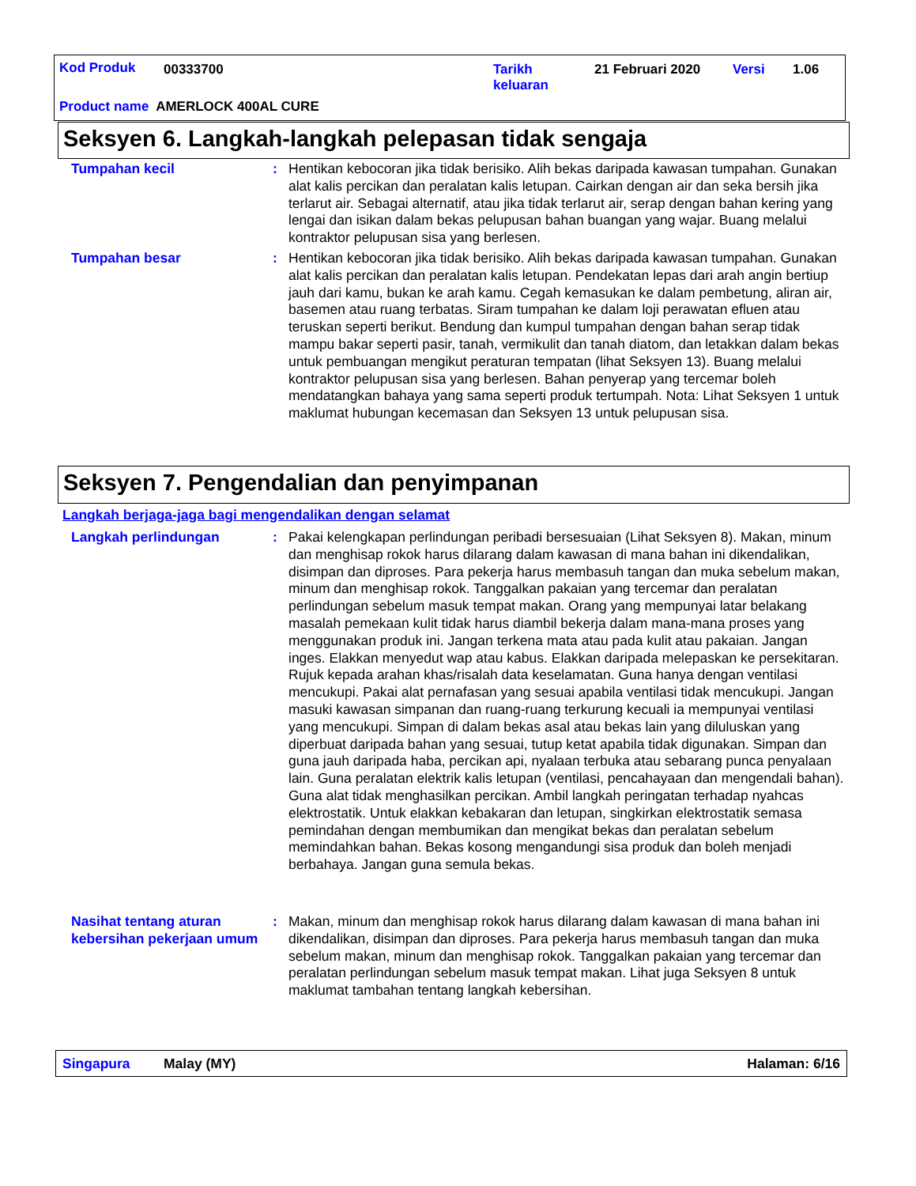Kod Produk 00333700
Tarikh
keluaran
21 Februari 2020 Versi 1.06
Product name AMERLOCK 400AL CURE
Seksyen 6. Langkah-langkah pelepasan tidak sengaja
Tumpahan kecil : Hentikan kebocoran jika tidak berisiko. Alih bekas daripada kawasan tumpahan. Gunakan alat kalis percikan dan peralatan kalis letupan. Cairkan dengan air dan seka bersih jika terlarut air. Sebagai alternatif, atau jika tidak terlarut air, serap dengan bahan kering yang lengai dan isikan dalam bekas pelupusan bahan buangan yang wajar. Buang melalui kontraktor pelupusan sisa yang berlesen.
Tumpahan besar : Hentikan kebocoran jika tidak berisiko. Alih bekas daripada kawasan tumpahan. Gunakan alat kalis percikan dan peralatan kalis letupan. Pendekatan lepas dari arah angin bertiup jauh dari kamu, bukan ke arah kamu. Cegah kemasukan ke dalam pembetung, aliran air, basemen atau ruang terbatas. Siram tumpahan ke dalam loji perawatan efluen atau teruskan seperti berikut. Bendung dan kumpul tumpahan dengan bahan serap tidak mampu bakar seperti pasir, tanah, vermikulit dan tanah diatom, dan letakkan dalam bekas untuk pembuangan mengikut peraturan tempatan (lihat Seksyen 13). Buang melalui kontraktor pelupusan sisa yang berlesen. Bahan penyerap yang tercemar boleh mendatangkan bahaya yang sama seperti produk tertumpah. Nota: Lihat Seksyen 1 untuk maklumat hubungan kecemasan dan Seksyen 13 untuk pelupusan sisa.
Seksyen 7. Pengendalian dan penyimpanan
Langkah berjaga-jaga bagi mengendalikan dengan selamat
Langkah perlindungan : Pakai kelengkapan perlindungan peribadi bersesuaian (Lihat Seksyen 8). Makan, minum dan menghisap rokok harus dilarang dalam kawasan di mana bahan ini dikendalikan, disimpan dan diproses. Para pekerja harus membasuh tangan dan muka sebelum makan, minum dan menghisap rokok. Tanggalkan pakaian yang tercemar dan peralatan perlindungan sebelum masuk tempat makan. Orang yang mempunyai latar belakang masalah pemekaan kulit tidak harus diambil bekerja dalam mana-mana proses yang menggunakan produk ini. Jangan terkena mata atau pada kulit atau pakaian. Jangan inges. Elakkan menyedut wap atau kabus. Elakkan daripada melepaskan ke persekitaran. Rujuk kepada arahan khas/risalah data keselamatan. Guna hanya dengan ventilasi mencukupi. Pakai alat pernafasan yang sesuai apabila ventilasi tidak mencukupi. Jangan masuki kawasan simpanan dan ruang-ruang terkurung kecuali ia mempunyai ventilasi yang mencukupi. Simpan di dalam bekas asal atau bekas lain yang diluluskan yang diperbuat daripada bahan yang sesuai, tutup ketat apabila tidak digunakan. Simpan dan guna jauh daripada haba, percikan api, nyalaan terbuka atau sebarang punca penyalaan lain. Guna peralatan elektrik kalis letupan (ventilasi, pencahayaan dan mengendali bahan). Guna alat tidak menghasilkan percikan. Ambil langkah peringatan terhadap nyahcas elektrostatik. Untuk elakkan kebakaran dan letupan, singkirkan elektrostatik semasa pemindahan dengan membumikan dan mengikat bekas dan peralatan sebelum memindahkan bahan. Bekas kosong mengandungi sisa produk dan boleh menjadi berbahaya. Jangan guna semula bekas.
Nasihat tentang aturan kebersihan pekerjaan umum
: Makan, minum dan menghisap rokok harus dilarang dalam kawasan di mana bahan ini dikendalikan, disimpan dan diproses. Para pekerja harus membasuh tangan dan muka sebelum makan, minum dan menghisap rokok. Tanggalkan pakaian yang tercemar dan peralatan perlindungan sebelum masuk tempat makan. Lihat juga Seksyen 8 untuk maklumat tambahan tentang langkah kebersihan.
Singapura Malay (MY) Halaman: 6/16